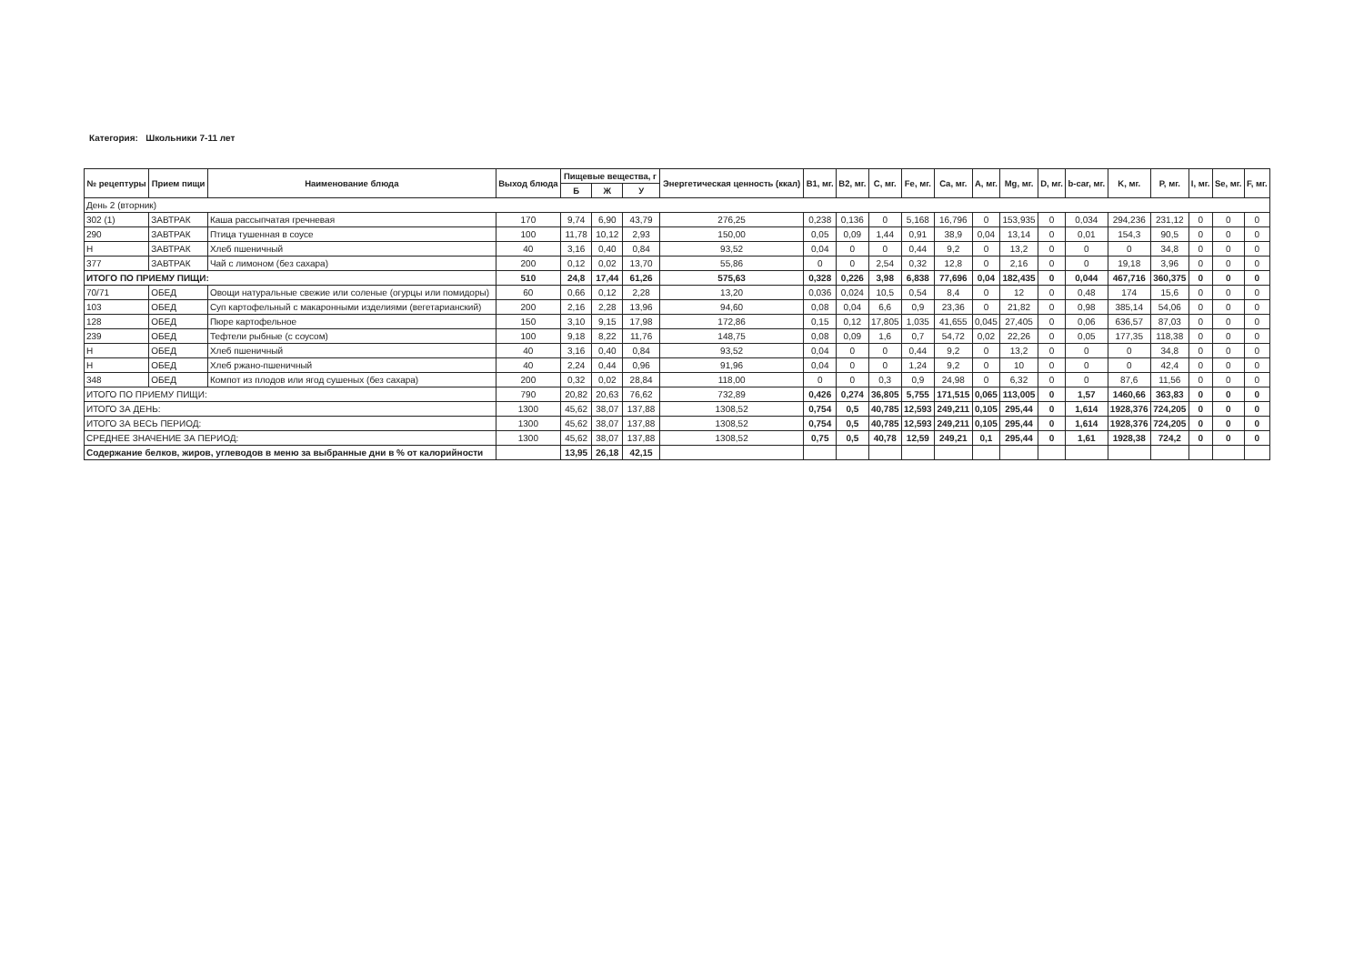Категория: Школьники 7-11 лет
| № рецептуры | Прием пищи | Наименование блюда | Выход блюда | Пищевые вещества, г | | | Энергетическая ценность (ккал) | B1, мг. | B2, мг. | C, мг. | Fe, мг. | Ca, мг. | A, мг. | Mg, мг. | D, мг. | b-car, мг. | K, мг. | P, мг. | I, мг. | Se, мг. | F, мг. |
| --- | --- | --- | --- | --- | --- | --- | --- | --- | --- | --- | --- | --- | --- | --- | --- | --- | --- | --- | --- | --- | --- |
| | | | | Б | Ж | У | | | | | | | | | | | | | | | |
| День 2 (вторник) | | | | | | | | | | | | | | | | | | | | | |
| 302 (1) | ЗАВТРАК | Каша рассыпчатая гречневая | 170 | 9,74 | 6,90 | 43,79 | 276,25 | 0,238 | 0,136 | 0 | 5,168 | 16,796 | 0 | 153,935 | 0 | 0,034 | 294,236 | 231,12 | 0 | 0 | 0 |
| 290 | ЗАВТРАК | Птица тушенная в соусе | 100 | 11,78 | 10,12 | 2,93 | 150,00 | 0,05 | 0,09 | 1,44 | 0,91 | 38,9 | 0,04 | 13,14 | 0 | 0,01 | 154,3 | 90,5 | 0 | 0 | 0 |
| Н | ЗАВТРАК | Хлеб пшеничный | 40 | 3,16 | 0,40 | 0,84 | 93,52 | 0,04 | 0 | 0 | 0,44 | 9,2 | 0 | 13,2 | 0 | 0 | 0 | 34,8 | 0 | 0 | 0 |
| 377 | ЗАВТРАК | Чай с лимоном (без сахара) | 200 | 0,12 | 0,02 | 13,70 | 55,86 | 0 | 0 | 2,54 | 0,32 | 12,8 | 0 | 2,16 | 0 | 0 | 19,18 | 3,96 | 0 | 0 | 0 |
| ИТОГО ПО ПРИЕМУ ПИЩИ: | | | 510 | 24,8 | 17,44 | 61,26 | 575,63 | 0,328 | 0,226 | 3,98 | 6,838 | 77,696 | 0,04 | 182,435 | 0 | 0,044 | 467,716 | 360,375 | 0 | 0 | 0 |
| 70/71 | ОБЕД | Овощи натуральные свежие или соленые (огурцы или помидоры) | 60 | 0,66 | 0,12 | 2,28 | 13,20 | 0,036 | 0,024 | 10,5 | 0,54 | 8,4 | 0 | 12 | 0 | 0,48 | 174 | 15,6 | 0 | 0 | 0 |
| 103 | ОБЕД | Суп картофельный с макаронными изделиями (вегетарианский) | 200 | 2,16 | 2,28 | 13,96 | 94,60 | 0,08 | 0,04 | 6,6 | 0,9 | 23,36 | 0 | 21,82 | 0 | 0,98 | 385,14 | 54,06 | 0 | 0 | 0 |
| 128 | ОБЕД | Пюре картофельное | 150 | 3,10 | 9,15 | 17,98 | 172,86 | 0,15 | 0,12 | 17,805 | 1,035 | 41,655 | 0,045 | 27,405 | 0 | 0,06 | 636,57 | 87,03 | 0 | 0 | 0 |
| 239 | ОБЕД | Тефтели рыбные (с соусом) | 100 | 9,18 | 8,22 | 11,76 | 148,75 | 0,08 | 0,09 | 1,6 | 0,7 | 54,72 | 0,02 | 22,26 | 0 | 0,05 | 177,35 | 118,38 | 0 | 0 | 0 |
| Н | ОБЕД | Хлеб пшеничный | 40 | 3,16 | 0,40 | 0,84 | 93,52 | 0,04 | 0 | 0 | 0,44 | 9,2 | 0 | 13,2 | 0 | 0 | 0 | 34,8 | 0 | 0 | 0 |
| Н | ОБЕД | Хлеб ржано-пшеничный | 40 | 2,24 | 0,44 | 0,96 | 91,96 | 0,04 | 0 | 0 | 1,24 | 9,2 | 0 | 10 | 0 | 0 | 0 | 42,4 | 0 | 0 | 0 |
| 348 | ОБЕД | Компот из плодов или ягод сушеных (без сахара) | 200 | 0,32 | 0,02 | 28,84 | 118,00 | 0 | 0 | 0,3 | 0,9 | 24,98 | 0 | 6,32 | 0 | 0 | 87,6 | 11,56 | 0 | 0 | 0 |
| ИТОГО ПО ПРИЕМУ ПИЩИ: | | | 790 | 20,82 | 20,63 | 76,62 | 732,89 | 0,426 | 0,274 | 36,805 | 5,755 | 171,515 | 0,065 | 113,005 | 0 | 1,57 | 1460,66 | 363,83 | 0 | 0 | 0 |
| ИТОГО ЗА ДЕНЬ: | | | 1300 | 45,62 | 38,07 | 137,88 | 1308,52 | 0,754 | 0,5 | 40,785 | 12,593 | 249,211 | 0,105 | 295,44 | 0 | 1,614 | 1928,376 | 724,205 | 0 | 0 | 0 |
| ИТОГО ЗА ВЕСЬ ПЕРИОД: | | | 1300 | 45,62 | 38,07 | 137,88 | 1308,52 | 0,754 | 0,5 | 40,785 | 12,593 | 249,211 | 0,105 | 295,44 | 0 | 1,614 | 1928,376 | 724,205 | 0 | 0 | 0 |
| СРЕДНЕЕ ЗНАЧЕНИЕ ЗА ПЕРИОД: | | | 1300 | 45,62 | 38,07 | 137,88 | 1308,52 | 0,75 | 0,5 | 40,78 | 12,59 | 249,21 | 0,1 | 295,44 | 0 | 1,61 | 1928,38 | 724,2 | 0 | 0 | 0 |
| Содержание белков, жиров, углеводов в меню за выбранные дни в % от калорийности | | | | 13,95 | 26,18 | 42,15 | | | | | | | | | | | | | | | |